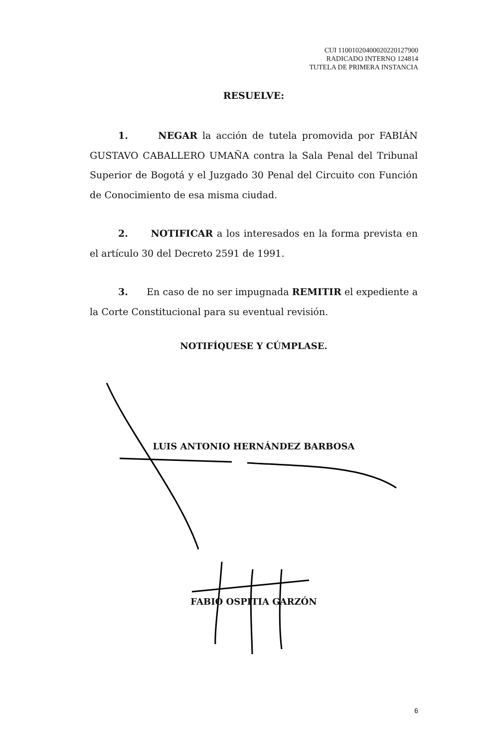CUI 11001020400020220127900
RADICADO INTERNO 124814
TUTELA DE PRIMERA INSTANCIA
RESUELVE:
1. NEGAR la acción de tutela promovida por FABIÁN GUSTAVO CABALLERO UMAÑA contra la Sala Penal del Tribunal Superior de Bogotá y el Juzgado 30 Penal del Circuito con Función de Conocimiento de esa misma ciudad.
2. NOTIFICAR a los interesados en la forma prevista en el artículo 30 del Decreto 2591 de 1991.
3. En caso de no ser impugnada REMITIR el expediente a la Corte Constitucional para su eventual revisión.
NOTIFÍQUESE Y CÚMPLASE.
LUIS ANTONIO HERNÁNDEZ BARBOSA
FABIO OSPITIA GARZÓN
6